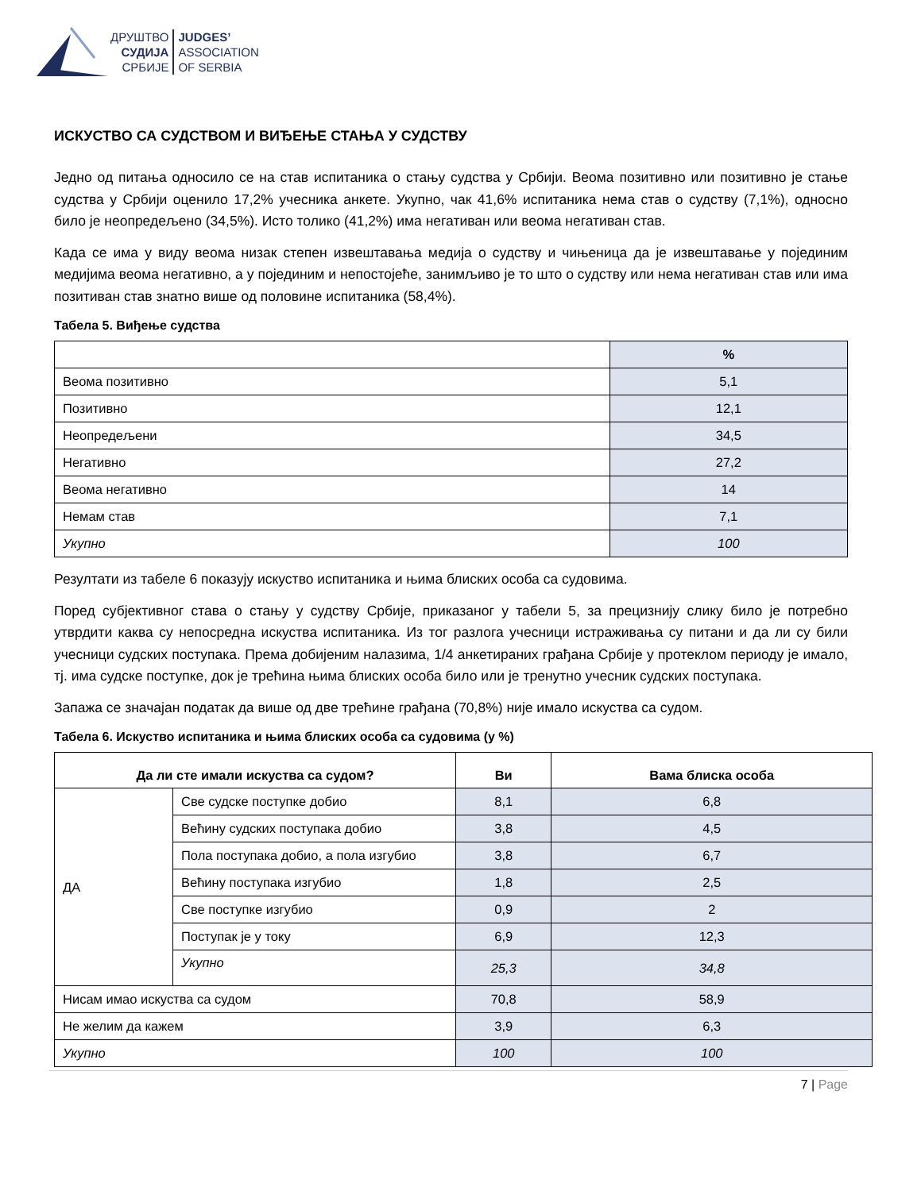ДРУШТВО
СУДИЈА
СРБИЈЕ
JUDGES’
ASSOCIATION
OF SERBIA
ИСКУСТВО СА СУДСТВОМ И ВИЂЕЊЕ СТАЊА У СУДСТВУ
Једно од питања односило се на став испитаника о стању судства у Србији. Веома позитивно или позитивно је стање судства у Србији оценило 17,2% учесника анкете. Укупно, чак 41,6% испитаника нема став о судству (7,1%), односно било је неопредељено (34,5%). Исто толико (41,2%) има негативан или веома негативан став.
Када се има у виду веома низак степен извештавања медија о судству и чињеница да је извештавање у појединим медијима веома негативно, а у појединим и непостојеће, занимљиво је то што о судству или нема негативан став или има позитиван став знатно више од половине испитаника (58,4%).
Табела 5. Виђење судства
| | % |
| --- | --- |
| Веома позитивно | 5,1 |
| Позитивно | 12,1 |
| Неопредељени | 34,5 |
| Негативно | 27,2 |
| Веома негативно | 14 |
| Немам став | 7,1 |
| Укупно | 100 |
Резултати из табеле 6 показују искуство испитаника и њима блиских особа са судовима.
Поред субјективног става о стању у судству Србије, приказаног у табели 5, за прецизнију слику било је потребно утврдити каква су непосредна искуства испитаника. Из тог разлога учесници истраживања су питани и да ли су били учесници судских поступака. Према добијеним налазима, 1/4 анкетираних грађана Србије у протеклом периоду је имало, тј. има судске поступке, док је трећина њима блиских особа било или је тренутно учесник судских поступака.
Запажа се значајан податак да више од две трећине грађана (70,8%) није имало искуства са судом.
Табела 6. Искуство испитаника и њима блиских особа са судовима (у %)
| Да ли сте имали искуства са судом? | | Ви | Вама блиска особа |
| --- | --- | --- | --- |
| ДА | Све судске поступке добио | 8,1 | 6,8 |
| | Већину судских поступака добио | 3,8 | 4,5 |
| | Пола поступака добио, а пола изгубио | 3,8 | 6,7 |
| | Већину поступака изгубио | 1,8 | 2,5 |
| | Све поступке изгубио | 0,9 | 2 |
| | Поступак је у току | 6,9 | 12,3 |
| | Укупно | 25,3 | 34,8 |
| Нисам имао искуства са судом | | 70,8 | 58,9 |
| Не желим да кажем | | 3,9 | 6,3 |
| Укупно | | 100 | 100 |
7 | Page